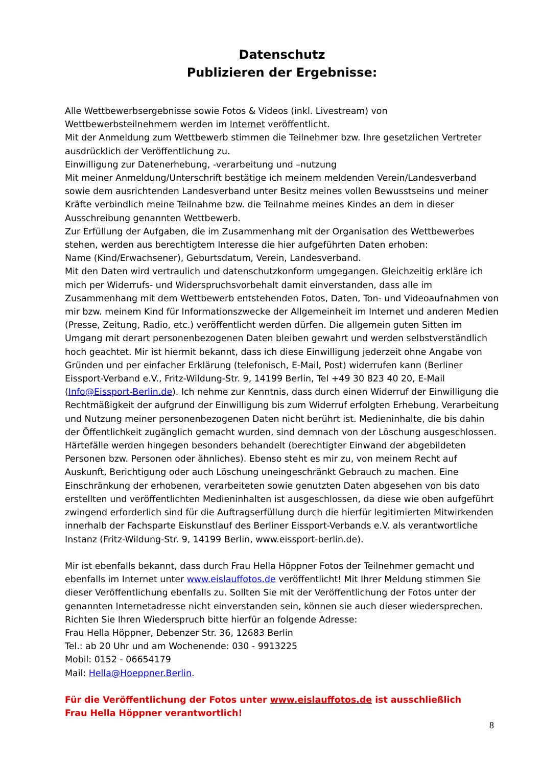Datenschutz
Publizieren der Ergebnisse:
Alle Wettbewerbsergebnisse sowie Fotos & Videos (inkl. Livestream) von Wettbewerbsteilnehmern werden im Internet veröffentlicht.
Mit der Anmeldung zum Wettbewerb stimmen die Teilnehmer bzw. Ihre gesetzlichen Vertreter ausdrücklich der Veröffentlichung zu.
Einwilligung zur Datenerhebung, -verarbeitung und –nutzung
Mit meiner Anmeldung/Unterschrift bestätige ich meinem meldenden Verein/Landesverband sowie dem ausrichtenden Landesverband unter Besitz meines vollen Bewusstseins und meiner Kräfte verbindlich meine Teilnahme bzw. die Teilnahme meines Kindes an dem in dieser Ausschreibung genannten Wettbewerb.
Zur Erfüllung der Aufgaben, die im Zusammenhang mit der Organisation des Wettbewerbes stehen, werden aus berechtigtem Interesse die hier aufgeführten Daten erhoben:
Name (Kind/Erwachsener), Geburtsdatum, Verein, Landesverband.
Mit den Daten wird vertraulich und datenschutzkonform umgegangen. Gleichzeitig erkläre ich mich per Widerrufs- und Widerspruchsvorbehalt damit einverstanden, dass alle im Zusammenhang mit dem Wettbewerb entstehenden Fotos, Daten, Ton- und Videoaufnahmen von mir bzw. meinem Kind für Informationszwecke der Allgemeinheit im Internet und anderen Medien (Presse, Zeitung, Radio, etc.) veröffentlicht werden dürfen. Die allgemein guten Sitten im Umgang mit derart personenbezogenen Daten bleiben gewahrt und werden selbstverständlich hoch geachtet. Mir ist hiermit bekannt, dass ich diese Einwilligung jederzeit ohne Angabe von Gründen und per einfacher Erklärung (telefonisch, E-Mail, Post) widerrufen kann (Berliner Eissport-Verband e.V., Fritz-Wildung-Str. 9, 14199 Berlin, Tel +49 30 823 40 20, E-Mail (Info@Eissport-Berlin.de). Ich nehme zur Kenntnis, dass durch einen Widerruf der Einwilligung die Rechtmäßigkeit der aufgrund der Einwilligung bis zum Widerruf erfolgten Erhebung, Verarbeitung und Nutzung meiner personenbezogenen Daten nicht berührt ist. Medieninhalte, die bis dahin der Öffentlichkeit zugänglich gemacht wurden, sind demnach von der Löschung ausgeschlossen. Härtefälle werden hingegen besonders behandelt (berechtigter Einwand der abgebildeten Personen bzw. Personen oder ähnliches). Ebenso steht es mir zu, von meinem Recht auf Auskunft, Berichtigung oder auch Löschung uneingeschränkt Gebrauch zu machen. Eine Einschränkung der erhobenen, verarbeiteten sowie genutzten Daten abgesehen von bis dato erstellten und veröffentlichten Medieninhalten ist ausgeschlossen, da diese wie oben aufgeführt zwingend erforderlich sind für die Auftragserfüllung durch die hierfür legitimierten Mitwirkenden innerhalb der Fachsparte Eiskunstlauf des Berliner Eissport-Verbands e.V. als verantwortliche Instanz (Fritz-Wildung-Str. 9, 14199 Berlin, www.eissport-berlin.de).
Mir ist ebenfalls bekannt, dass durch Frau Hella Höppner Fotos der Teilnehmer gemacht und ebenfalls im Internet unter www.eislauffotos.de veröffentlicht! Mit Ihrer Meldung stimmen Sie dieser Veröffentlichung ebenfalls zu. Sollten Sie mit der Veröffentlichung der Fotos unter der genannten Internetadresse nicht einverstanden sein, können sie auch dieser wiedersprechen. Richten Sie Ihren Wiederspruch bitte hierfür an folgende Adresse:
Frau Hella Höppner, Debenzer Str. 36, 12683 Berlin
Tel.: ab 20 Uhr und am Wochenende: 030 - 9913225
Mobil: 0152 - 06654179
Mail: Hella@Hoeppner.Berlin.
Für die Veröffentlichung der Fotos unter www.eislauffotos.de ist ausschließlich
Frau Hella Höppner verantwortlich!
8